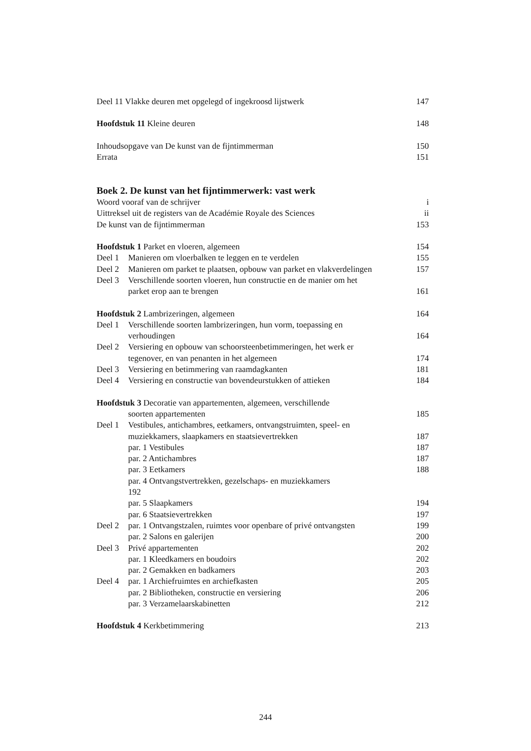Deel 11 Vlakke deuren met opgelegd of ingekroosd lijstwerk 147
Hoofdstuk 11 Kleine deuren 148
Inhoudsopgave van De kunst van de fijntimmerman 150
Errata 151
Boek 2. De kunst van het fijntimmerwerk: vast werk
Woord vooraf van de schrijver i
Uittreksel uit de registers van de Académie Royale des Sciences ii
De kunst van de fijntimmerman 153
Hoofdstuk 1 Parket en vloeren, algemeen 154
Deel 1 Manieren om vloerbalken te leggen en te verdelen 155
Deel 2 Manieren om parket te plaatsen, opbouw van parket en vlakverdelingen 157
Deel 3 Verschillende soorten vloeren, hun constructie en de manier om het
parket erop aan te brengen
161
Hoofdstuk 2 Lambrizeringen, algemeen 164
Deel 1 Verschillende soorten lambrizeringen, hun vorm, toepassing en
verhoudingen
164
Deel 2 Versiering en opbouw van schoorsteenbetimmeringen, het werk er
tegenover, en van penanten in het algemeen
174
Deel 3 Versiering en betimmering van raamdagkanten 181
Deel 4 Versiering en constructie van bovendeurstukken of attieken 184
Hoofdstuk 3 Decoratie van appartementen, algemeen, verschillende
soorten appartementen
185
Deel 1 Vestibules, antichambres, eetkamers, ontvangstruimten, speel- en
muziekkamers, slaapkamers en staatsievertrekken
187
par. 1 Vestibules 187
par. 2 Antichambres 187
par. 3 Eetkamers 188
par. 4 Ontvangstvertrekken, gezelschaps- en muziekkamers
192
par. 5 Slaapkamers 194
par. 6 Staatsievertrekken 197
Deel 2 par. 1 Ontvangstzalen, ruimtes voor openbare of privé ontvangsten 199
par. 2 Salons en galerijen 200
Deel 3 Privé appartementen 202
par. 1 Kleedkamers en boudoirs 202
par. 2 Gemakken en badkamers 203
Deel 4 par. 1 Archiefruimtes en archiefkasten 205
par. 2 Bibliotheken, constructie en versiering 206
par. 3 Verzamelaarskabinetten 212
Hoofdstuk 4 Kerkbetimmering 213
244